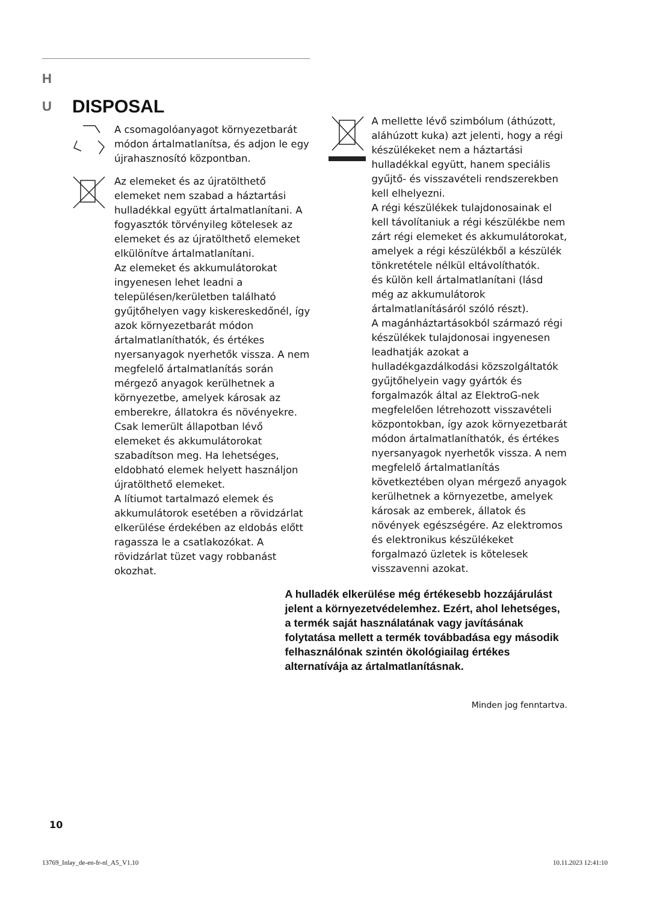H
U
DISPOSAL
A csomagolóanyagot környezetbarát módon ártalmatlanítsa, és adjon le egy újrahasznosító központban.
Az elemeket és az újratölthető elemeket nem szabad a háztartási hulladékkal együtt ártalmatlanítani. A fogyasztók törvényileg kötelesek az elemeket és az újratölthető elemeket elkülönítve ártalmatlanítani.
Az elemeket és akkumulátorokat ingyenesen lehet leadni a településen/kerületben található gyűjtőhelyen vagy kiskereskedőnél, így azok környezetbarát módon ártalmatlaníthatók, és értékes nyersanyagok nyerhetők vissza. A nem megfelelő ártalmatlanítás során mérgező anyagok kerülhetnek a környezetbe, amelyek károsak az emberekre, állatokra és növényekre. Csak lemerült állapotban lévő elemeket és akkumulátorokat szabadítson meg. Ha lehetséges, eldobható elemek helyett használjon újratölthető elemeket.
A lítiumot tartalmazó elemek és akkumulátorok esetében a rövidzárlat elkerülése érdekében az eldobás előtt ragassza le a csatlakozókat. A rövidzárlat tüzet vagy robbanást okozhat.
A mellette lévő szimbólum (áthúzott, aláhúzott kuka) azt jelenti, hogy a régi készülékeket nem a háztartási hulladékkal együtt, hanem speciális gyűjtő- és visszavételi rendszerekben kell elhelyezni.
A régi készülékek tulajdonosainak el kell távolítaniuk a régi készülékbe nem zárt régi elemeket és akkumulátorokat, amelyek a régi készülékből a készülék tönkretétele nélkül eltávolíthatók.
és külön kell ártalmatlanítani (lásd még az akkumulátorok ártalmatlanításáról szóló részt).
A magánháztartásokból származó régi készülékek tulajdonosai ingyenesen leadhatják azokat a hulladékgazdálkodási közszolgáltatók gyűjtőhelyein vagy gyártók és forgalmazók által az ElektroG-nek megfelelően létrehozott visszavételi központokban, így azok környezetbarát módon ártalmatlaníthatók, és értékes nyersanyagok nyerhetők vissza. A nem megfelelő ártalmatlanítás következtében olyan mérgező anyagok kerülhetnek a környezetbe, amelyek károsak az emberek, állatok és növények egészségére. Az elektromos és elektronikus készülékeket forgalmazó üzletek is kötelesek visszavenni azokat.
A hulladék elkerülése még értékesebb hozzájárulást jelent a környezetvédelemhez. Ezért, ahol lehetséges, a termék saját használatának vagy javításának folytatása mellett a termék továbbadása egy második felhasználónak szintén ökológiailag értékes alternatívája az ártalmatlanításnak.
Minden jog fenntartva.
10
13769_Inlay_de-en-fr-nl_A5_V1.10 10.11.2023 12:41:10